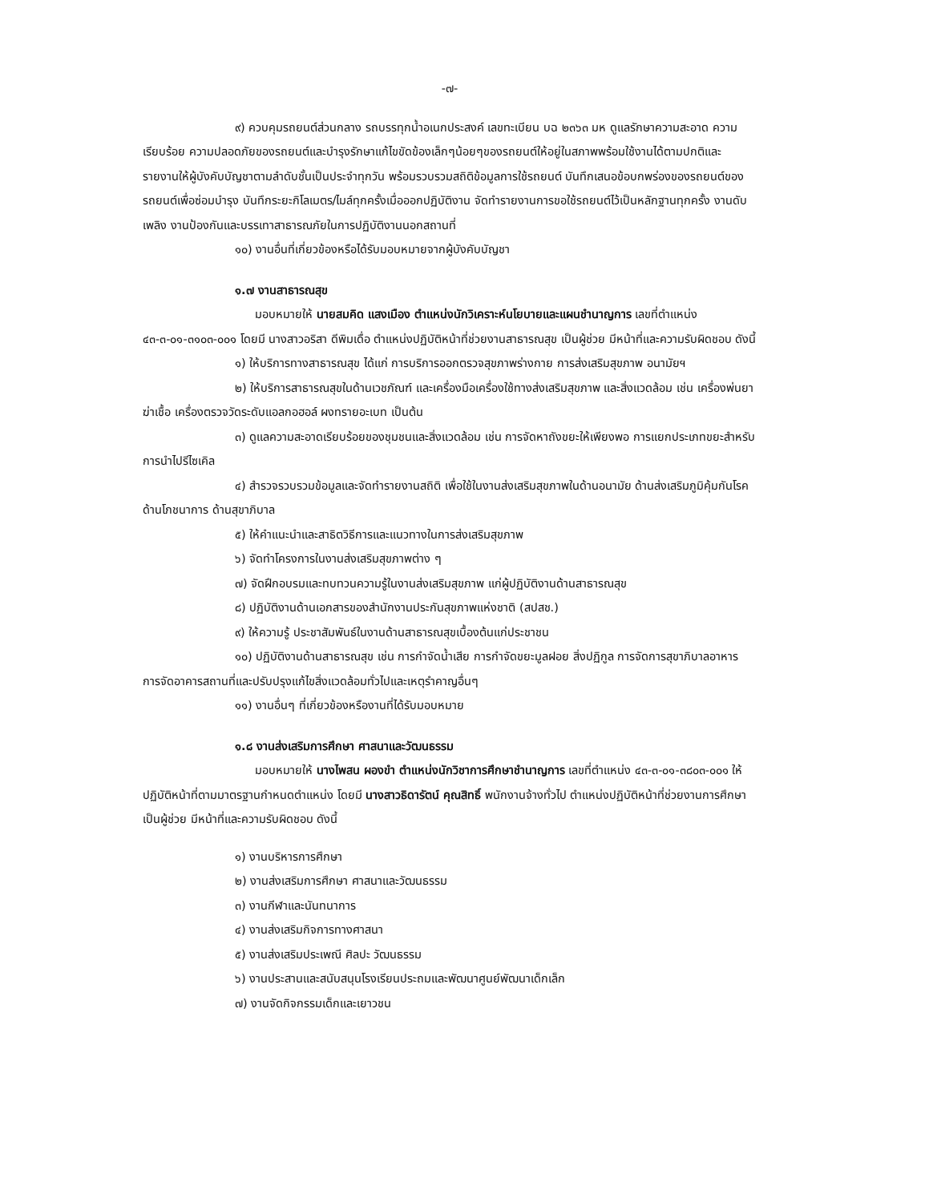-๗-
๙) ควบคุมรถยนต์ส่วนกลาง รถบรรทุกน้ำอเนกประสงค์ เลขทะเบียน บฉ ๒๓๖๓ มห ดูแลรักษาความสะอาด ความเรียบร้อย ความปลอดภัยของรถยนต์และบำรุงรักษาแก้ไขขัดข้องเล็กๆน้อยๆของรถยนต์ให้อยู่ในสภาพพร้อมใช้งานได้ตามปกติและรายงานให้ผู้บังคับบัญชาตามลำดับชั้นเป็นประจำทุกวัน พร้อมรวบรวมสถิติข้อมูลการใช้รถยนต์ บันทึกเสนอข้อบกพร่องของรถยนต์ของรถยนต์เพื่อซ่อมบำรุง บันทึกระยะกิโลเมตร/ไมล์ทุกครั้งเมื่อออกปฏิบัติงาน จัดทำรายงานการขอใช้รถยนต์ไว้เป็นหลักฐานทุกครั้ง งานดับเพลิง งานป้องกันและบรรเทาสาธารณภัยในการปฏิบัติงานนอกสถานที่
๑๐) งานอื่นที่เกี่ยวข้องหรือได้รับมอบหมายจากผู้บังคับบัญชา
๑.๗ งานสาธารณสุข
มอบหมายให้ นายสมคิด แสงเมือง ตำแหน่งนักวิเคราะห์นโยบายและแผนชำนาญการ เลขที่ตำแหน่ง ๔๓-๓-๐๑-๓๑๐๓-๐๐๑ โดยมี นางสาวอริสา ดีพิมเดื่อ ตำแหน่งปฏิบัติหน้าที่ช่วยงานสาธารณสุข เป็นผู้ช่วย มีหน้าที่และความรับผิดชอบ ดังนี้
๑) ให้บริการทางสาธารณสุข ได้แก่ การบริการออกตรวจสุขภาพร่างกาย การส่งเสริมสุขภาพ อนามัยฯ
๒) ให้บริการสาธารณสุขในด้านเวชภัณฑ์ และเครื่องมือเครื่องใช้ทางส่งเสริมสุขภาพ และสิ่งแวดล้อม เช่น เครื่องพ่นยาฆ่าเชื้อ เครื่องตรวจวัดระดับแอลกอฮอล์ ผงทรายอะเบท เป็นต้น
๓) ดูแลความสะอาดเรียบร้อยของชุมชนและสิ่งแวดล้อม เช่น การจัดหาถังขยะให้เพียงพอ การแยกประเภทขยะสำหรับการนำไปรีไซเคิล
๔) สำรวจรวบรวมข้อมูลและจัดทำรายงานสถิติ เพื่อใช้ในงานส่งเสริมสุขภาพในด้านอนามัย ด้านส่งเสริมภูมิคุ้มกันโรค ด้านโภชนาการ ด้านสุขาภิบาล
๕) ให้คำแนะนำและสาธิตวิธีการและแนวทางในการส่งเสริมสุขภาพ
๖) จัดทำโครงการในงานส่งเสริมสุขภาพต่าง ๆ
๗) จัดฝึกอบรมและทบทวนความรู้ในงานส่งเสริมสุขภาพ แก่ผู้ปฏิบัติงานด้านสาธารณสุข
๘) ปฏิบัติงานด้านเอกสารของสำนักงานประกันสุขภาพแห่งชาติ (สปสช.)
๙) ให้ความรู้ ประชาสัมพันธ์ในงานด้านสาธารณสุขเบื้องต้นแก่ประชาชน
๑๐) ปฏิบัติงานด้านสาธารณสุข เช่น การกำจัดน้ำเสีย การกำจัดขยะมูลฝอย สิ่งปฏิกูล การจัดการสุขาภิบาลอาหาร การจัดอาคารสถานที่และปรับปรุงแก้ไขสิ่งแวดล้อมทั่วไปและเหตุรำคาญอื่นๆ
๑๑) งานอื่นๆ ที่เกี่ยวข้องหรืองานที่ได้รับมอบหมาย
๑.๘ งานส่งเสริมการศึกษา ศาสนาและวัฒนธรรม
มอบหมายให้ นางไพสน ผองขำ ตำแหน่งนักวิชาการศึกษาชำนาญการ เลขที่ตำแหน่ง ๔๓-๓-๐๑-๓๘๐๓-๐๐๑ ให้ปฏิบัติหน้าที่ตามมาตรฐานกำหนดตำแหน่ง โดยมี นางสาวธิดารัตน์ คุณสิทธิ์ พนักงานจ้างทั่วไป ตำแหน่งปฏิบัติหน้าที่ช่วยงานการศึกษา เป็นผู้ช่วย มีหน้าที่และความรับผิดชอบ ดังนี้
๑) งานบริหารการศึกษา
๒) งานส่งเสริมการศึกษา ศาสนาและวัฒนธรรม
๓) งานกีฬาและนันทนาการ
๔) งานส่งเสริมกิจการทางศาสนา
๕) งานส่งเสริมประเพณี ศิลปะ วัฒนธรรม
๖) งานประสานและสนับสนุนโรงเรียนประถมและพัฒนาศูนย์พัฒนาเด็กเล็ก
๗) งานจัดกิจกรรมเด็กและเยาวชน